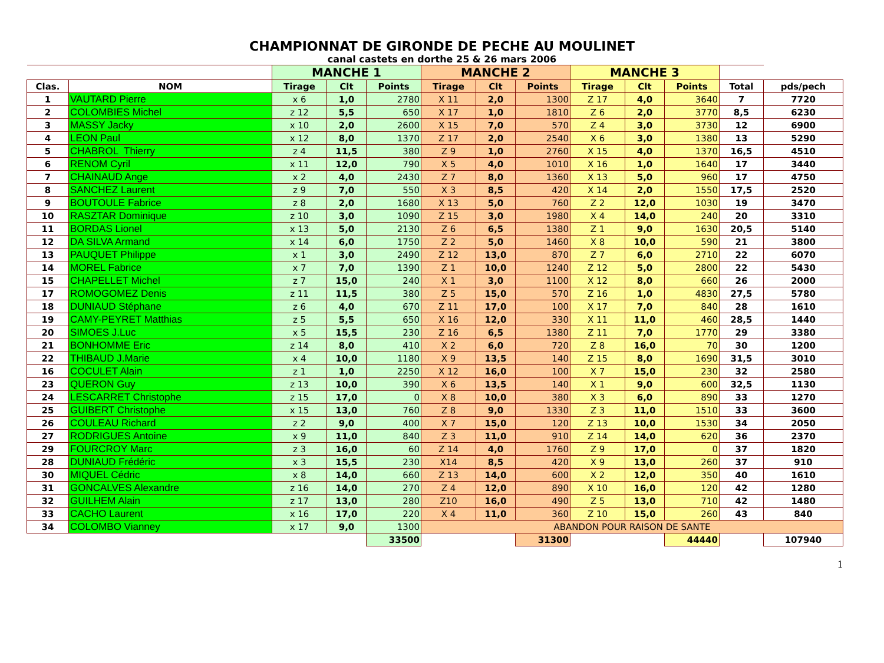CHAMPIONNAT DE GIRONDE DE PECHE AU MOULINET
canal castets en dorthe 25 & 26 mars 2006
| | | MANCHE 1 | | | MANCHE 2 | | | MANCHE 3 | | | | |
| Clas. | NOM | Tirage | Clt | Points | Tirage | Clt | Points | Tirage | Clt | Points | Total | pds/pech |
| 1 | VAUTARD Pierre | x 6 | 1,0 | 2780 | X 11 | 2,0 | 1300 | Z 17 | 4,0 | 3640 | 7 | 7720 |
| 2 | COLOMBIES Michel | z 12 | 5,5 | 650 | X 17 | 1,0 | 1810 | Z 6 | 2,0 | 3770 | 8,5 | 6230 |
| 3 | MASSY Jacky | x 10 | 2,0 | 2600 | X 15 | 7,0 | 570 | Z 4 | 3,0 | 3730 | 12 | 6900 |
| 4 | LEON Paul | x 12 | 8,0 | 1370 | Z 17 | 2,0 | 2540 | X 6 | 3,0 | 1380 | 13 | 5290 |
| 5 | CHABROL Thierry | z 4 | 11,5 | 380 | Z 9 | 1,0 | 2760 | X 15 | 4,0 | 1370 | 16,5 | 4510 |
| 6 | RENOM Cyril | x 11 | 12,0 | 790 | X 5 | 4,0 | 1010 | X 16 | 1,0 | 1640 | 17 | 3440 |
| 7 | CHAINAUD Ange | x 2 | 4,0 | 2430 | Z 7 | 8,0 | 1360 | X 13 | 5,0 | 960 | 17 | 4750 |
| 8 | SANCHEZ Laurent | z 9 | 7,0 | 550 | X 3 | 8,5 | 420 | X 14 | 2,0 | 1550 | 17,5 | 2520 |
| 9 | BOUTOULE Fabrice | z 8 | 2,0 | 1680 | X 13 | 5,0 | 760 | Z 2 | 12,0 | 1030 | 19 | 3470 |
| 10 | RASZTAR Dominique | z 10 | 3,0 | 1090 | Z 15 | 3,0 | 1980 | X 4 | 14,0 | 240 | 20 | 3310 |
| 11 | BORDAS Lionel | x 13 | 5,0 | 2130 | Z 6 | 6,5 | 1380 | Z 1 | 9,0 | 1630 | 20,5 | 5140 |
| 12 | DA SILVA Armand | x 14 | 6,0 | 1750 | Z 2 | 5,0 | 1460 | X 8 | 10,0 | 590 | 21 | 3800 |
| 13 | PAUQUET Philippe | x 1 | 3,0 | 2490 | Z 12 | 13,0 | 870 | Z 7 | 6,0 | 2710 | 22 | 6070 |
| 14 | MOREL Fabrice | x 7 | 7,0 | 1390 | Z 1 | 10,0 | 1240 | Z 12 | 5,0 | 2800 | 22 | 5430 |
| 15 | CHAPELLET Michel | z 7 | 15,0 | 240 | X 1 | 3,0 | 1100 | X 12 | 8,0 | 660 | 26 | 2000 |
| 17 | ROMOGOMEZ Denis | z 11 | 11,5 | 380 | Z 5 | 15,0 | 570 | Z 16 | 1,0 | 4830 | 27,5 | 5780 |
| 18 | DUNIAUD Stéphane | z 6 | 4,0 | 670 | Z 11 | 17,0 | 100 | X 17 | 7,0 | 840 | 28 | 1610 |
| 19 | CAMY-PEYRET Matthias | z 5 | 5,5 | 650 | X 16 | 12,0 | 330 | X 11 | 11,0 | 460 | 28,5 | 1440 |
| 20 | SIMOES J.Luc | x 5 | 15,5 | 230 | Z 16 | 6,5 | 1380 | Z 11 | 7,0 | 1770 | 29 | 3380 |
| 21 | BONHOMME Eric | z 14 | 8,0 | 410 | X 2 | 6,0 | 720 | Z 8 | 16,0 | 70 | 30 | 1200 |
| 22 | THIBAUD J.Marie | x 4 | 10,0 | 1180 | X 9 | 13,5 | 140 | Z 15 | 8,0 | 1690 | 31,5 | 3010 |
| 16 | COCULET Alain | z 1 | 1,0 | 2250 | X 12 | 16,0 | 100 | X 7 | 15,0 | 230 | 32 | 2580 |
| 23 | QUERON Guy | z 13 | 10,0 | 390 | X 6 | 13,5 | 140 | X 1 | 9,0 | 600 | 32,5 | 1130 |
| 24 | LESCARRET Christophe | z 15 | 17,0 | 0 | X 8 | 10,0 | 380 | X 3 | 6,0 | 890 | 33 | 1270 |
| 25 | GUIBERT Christophe | x 15 | 13,0 | 760 | Z 8 | 9,0 | 1330 | Z 3 | 11,0 | 1510 | 33 | 3600 |
| 26 | COULEAU Richard | z 2 | 9,0 | 400 | X 7 | 15,0 | 120 | Z 13 | 10,0 | 1530 | 34 | 2050 |
| 27 | RODRIGUES Antoine | x 9 | 11,0 | 840 | Z 3 | 11,0 | 910 | Z 14 | 14,0 | 620 | 36 | 2370 |
| 29 | FOURCROY Marc | z 3 | 16,0 | 60 | Z 14 | 4,0 | 1760 | Z 9 | 17,0 | 0 | 37 | 1820 |
| 28 | DUNIAUD Frédéric | x 3 | 15,5 | 230 | X14 | 8,5 | 420 | X 9 | 13,0 | 260 | 37 | 910 |
| 30 | MIQUEL Cédric | x 8 | 14,0 | 660 | Z 13 | 14,0 | 600 | X 2 | 12,0 | 350 | 40 | 1610 |
| 31 | GONCALVES Alexandre | z 16 | 14,0 | 270 | Z 4 | 12,0 | 890 | X 10 | 16,0 | 120 | 42 | 1280 |
| 32 | GUILHEM Alain | z 17 | 13,0 | 280 | Z10 | 16,0 | 490 | Z 5 | 13,0 | 710 | 42 | 1480 |
| 33 | CACHO Laurent | x 16 | 17,0 | 220 | X 4 | 11,0 | 360 | Z 10 | 15,0 | 260 | 43 | 840 |
| 34 | COLOMBO Vianney | x 17 | 9,0 | 1300 | ABANDON POUR RAISON DE SANTE | | | | | | | |
| | | | | 33500 | | | 31300 | | | 44440 | | 107940 |
1